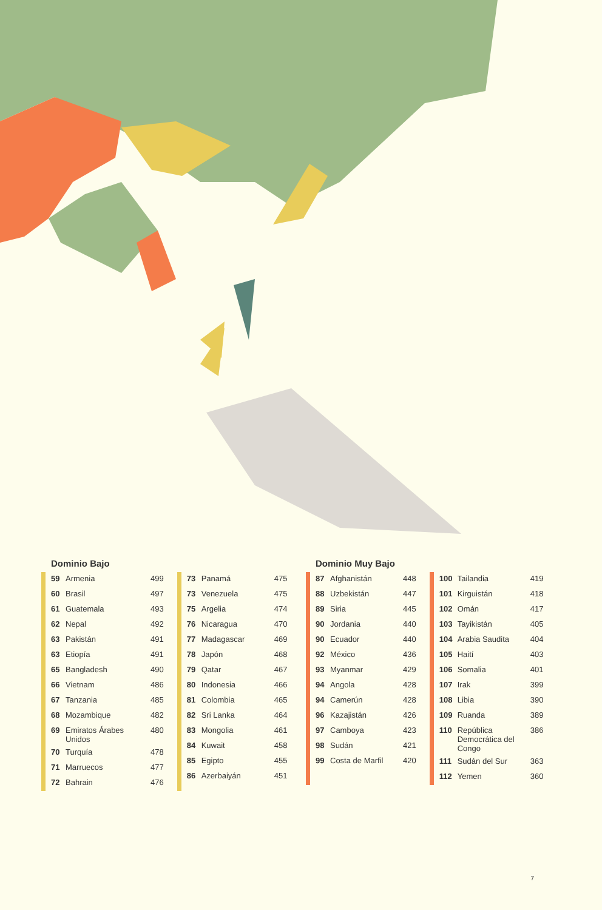Dominio Bajo
| 59 | Armenia | 499 |
| 60 | Brasil | 497 |
| 61 | Guatemala | 493 |
| 62 | Nepal | 492 |
| 63 | Pakistán | 491 |
| 63 | Etiopía | 491 |
| 65 | Bangladesh | 490 |
| 66 | Vietnam | 486 |
| 67 | Tanzania | 485 |
| 68 | Mozambique | 482 |
| 69 | Emiratos Árabes Unidos | 480 |
| 70 | Turquía | 478 |
| 71 | Marruecos | 477 |
| 72 | Bahrain | 476 |
| 73 | Panamá | 475 |
| 73 | Venezuela | 475 |
| 75 | Argelia | 474 |
| 76 | Nicaragua | 470 |
| 77 | Madagascar | 469 |
| 78 | Japón | 468 |
| 79 | Qatar | 467 |
| 80 | Indonesia | 466 |
| 81 | Colombia | 465 |
| 82 | Sri Lanka | 464 |
| 83 | Mongolia | 461 |
| 84 | Kuwait | 458 |
| 85 | Egipto | 455 |
| 86 | Azerbaiyán | 451 |
Dominio Muy Bajo
| 87 | Afghanistán | 448 |
| 88 | Uzbekistán | 447 |
| 89 | Siria | 445 |
| 90 | Jordania | 440 |
| 90 | Ecuador | 440 |
| 92 | México | 436 |
| 93 | Myanmar | 429 |
| 94 | Angola | 428 |
| 94 | Camerún | 428 |
| 96 | Kazajistán | 426 |
| 97 | Camboya | 423 |
| 98 | Sudán | 421 |
| 99 | Costa de Marfil | 420 |
| 100 | Tailandia | 419 |
| 101 | Kirguistán | 418 |
| 102 | Omán | 417 |
| 103 | Tayikistán | 405 |
| 104 | Arabia Saudita | 404 |
| 105 | Haití | 403 |
| 106 | Somalia | 401 |
| 107 | Irak | 399 |
| 108 | Libia | 390 |
| 109 | Ruanda | 389 |
| 110 | República Democrática del Congo | 386 |
| 111 | Sudán del Sur | 363 |
| 112 | Yemen | 360 |
7